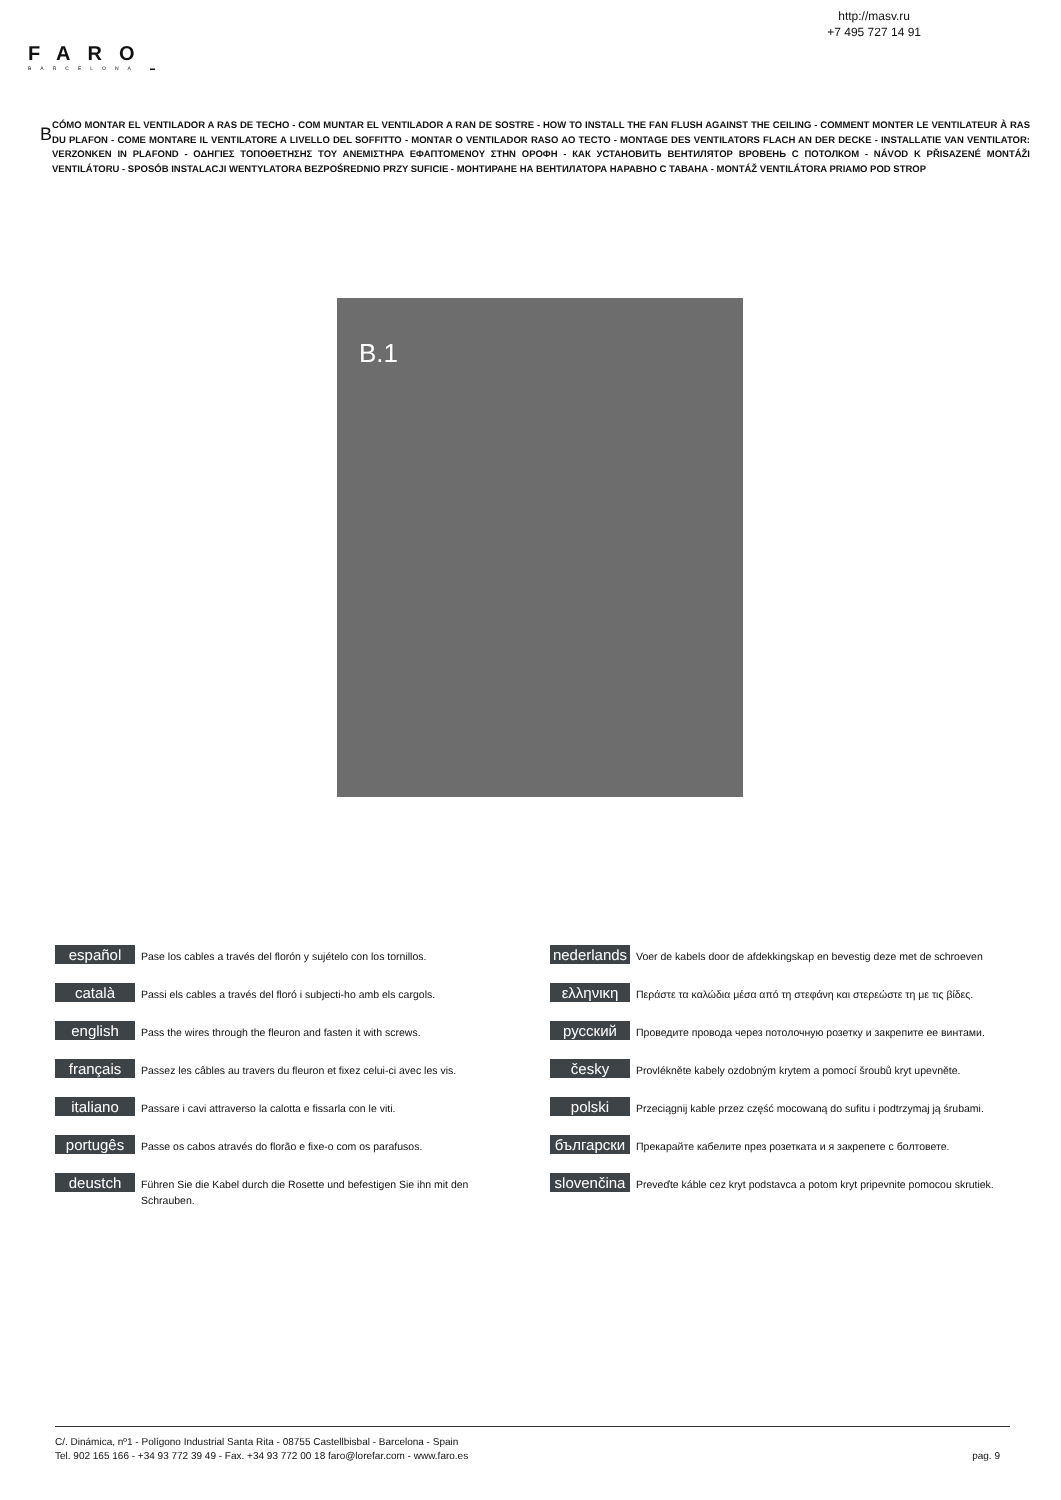http://masv.ru
+7 495 727 14 91
FARO
BARCELONA ▬
B
CÓMO MONTAR EL VENTILADOR A RAS DE TECHO - COM MUNTAR EL VENTILADOR A RAN DE SOSTRE - HOW TO INSTALL THE FAN FLUSH AGAINST THE CEILING - COMMENT MONTER LE VENTILATEUR À RAS DU PLAFON - COME MONTARE IL VENTILATORE A LIVELLO DEL SOFFITTO - MONTAR O VENTILADOR RASO AO TECTO - MONTAGE DES VENTILATORS FLACH AN DER DECKE - INSTALLATIE VAN VENTILATOR: VERZONKEN IN PLAFOND - ΟΔΗΓΙΕΣ ΤΟΠΟΘΕΤΗΣΗΣ ΤΟΥ ΑΝΕΜΙΣΤΗΡΑ ΕΦΑΠΤΟΜΕΝΟΥ ΣΤΗΝ ΟΡΟΦΗ - КАК УСТАНОВИТЬ ВЕНТИЛЯТОР ВРОВЕНЬ С ПОТОЛКОМ - NÁVOD K PŘISAZENÉ MONTÁŽI VENTILÁTORU - SPOSÓB INSTALACJI WENTYLATORA BEZPOŚREDNIO PRZY SUFICIE - МОНТИРАНЕ НА ВЕНТИЛАТОРА НАРАВНО С ТАВАНА - MONTÁŽ VENTILÁTORA PRIAMO POD STROP
B.1
español
Pase los cables a través del florón y sujételo con los tornillos.
català
Passi els cables a través del floró i subjecti-ho amb els cargols.
english
Pass the wires through the fleuron and fasten it with screws.
français
Passez les câbles au travers du fleuron et fixez celui-ci avec les vis.
italiano
Passare i cavi attraverso la calotta e fissarla con le viti.
portugês
Passe os cabos através do florão e fixe-o com os parafusos.
deustch
Führen Sie die Kabel durch die Rosette und befestigen Sie ihn mit den Schrauben.
nederlands
Voer de kabels door de afdekkingskap en bevestig deze met de schroeven
ελληνικη
Περάστε τα καλώδια μέσα από τη στεφάνη και στερεώστε τη με τις βίδες.
русский
Проведите провода через потолочную розетку и закрепите ее винтами.
česky
Provlékněte kabely ozdobným krytem a pomocí šroubů kryt upevněte.
polski
Przeciągnij kable przez część mocowaną do sufitu i podtrzymaj ją śrubami.
български
Прекарайте кабелите през розетката и я закрепете с болтовете.
slovenčina
Preveďte káble cez kryt podstavca a potom kryt pripevnite pomocou skrutiek.
C/. Dinámica, nº1 - Polígono Industrial Santa Rita - 08755 Castellbisbal - Barcelona - Spain
Tel. 902 165 166 - +34 93 772 39 49 - Fax. +34 93 772 00 18 faro@lorefar.com - www.faro.es
pag. 9